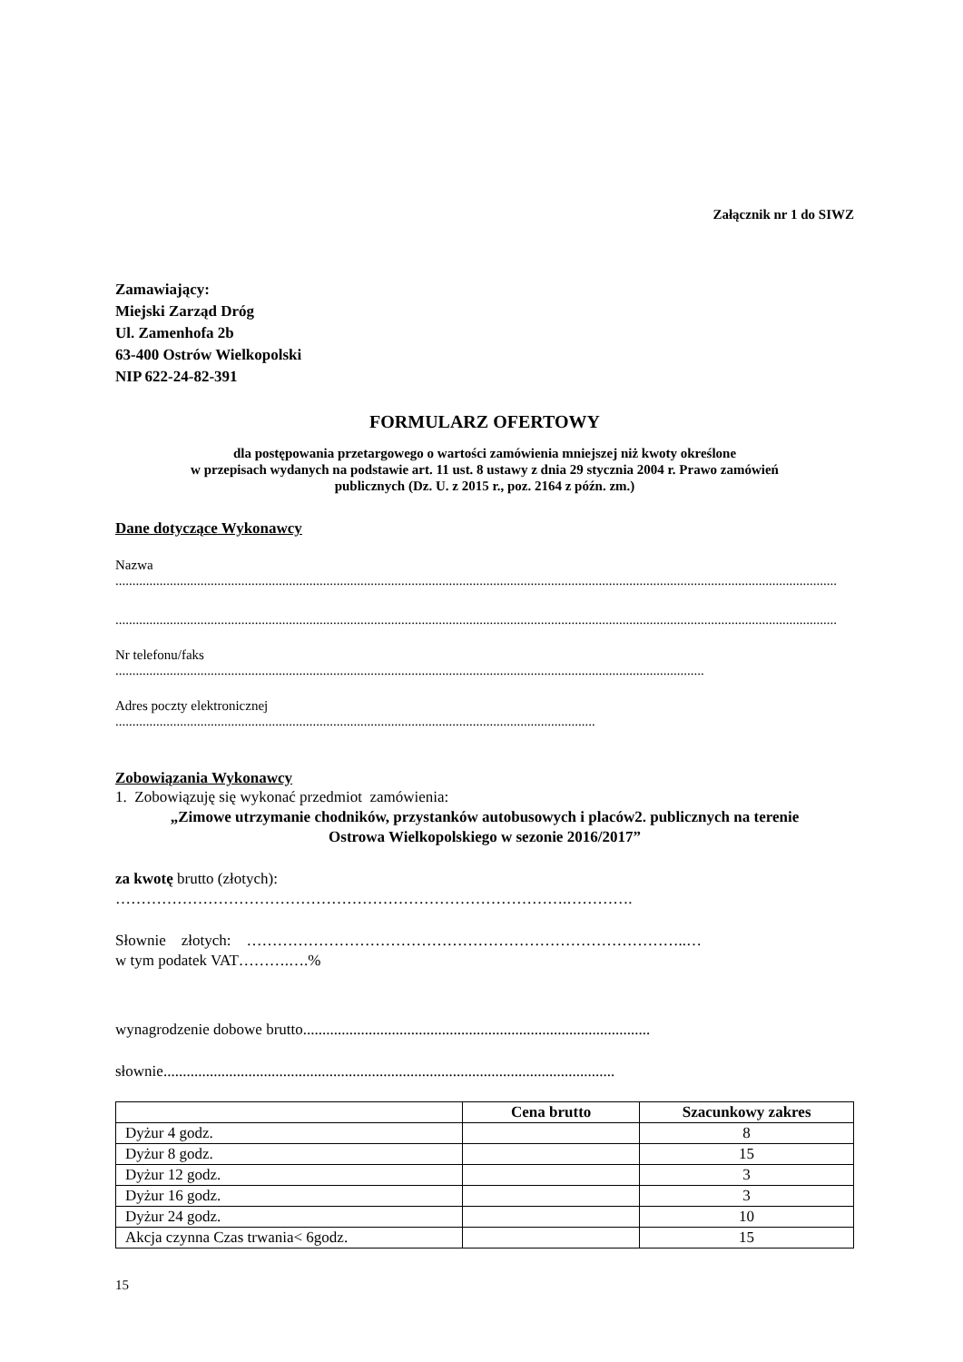Załącznik nr 1 do SIWZ
Zamawiający:
Miejski Zarząd Dróg
Ul. Zamenhofa 2b
63-400 Ostrów Wielkopolski
NIP 622-24-82-391
FORMULARZ OFERTOWY
dla postępowania przetargowego o wartości zamówienia mniejszej niż kwoty określone
w przepisach wydanych na podstawie art. 11 ust. 8 ustawy z dnia 29 stycznia 2004 r. Prawo zamówień
publicznych (Dz. U. z 2015 r., poz. 2164 z późn. zm.)
Dane dotyczące Wykonawcy
Nazwa
....................................................................................................................................................................................................................
....................................................................................................................................................................................................................
Nr telefonu/faks
.............................................................................................................................................................................
Adres poczty elektronicznej
.............................................................................................................................................
Zobowiązania Wykonawcy
1. Zobowiązuję się wykonać przedmiot zamówienia:
„Zimowe utrzymanie chodników, przystanków autobusowych i placów2. publicznych na terenie
Ostrowa Wielkopolskiego w sezonie 2016/2017”
za kwotę brutto (złotych):
…………………………………………………………………………….………….
Słownie złotych: …………………………………………………………………………..…
w tym podatek VAT……….….%
wynagrodzenie dobowe brutto..........................................................................................
słownie.....................................................................................................................
| | Cena brutto | Szacunkowy zakres |
| --- | --- | --- |
| Dyżur 4 godz. | | 8 |
| Dyżur 8 godz. | | 15 |
| Dyżur 12 godz. | | 3 |
| Dyżur 16 godz. | | 3 |
| Dyżur 24 godz. | | 10 |
| Akcja czynna Czas trwania< 6godz. | | 15 |
15